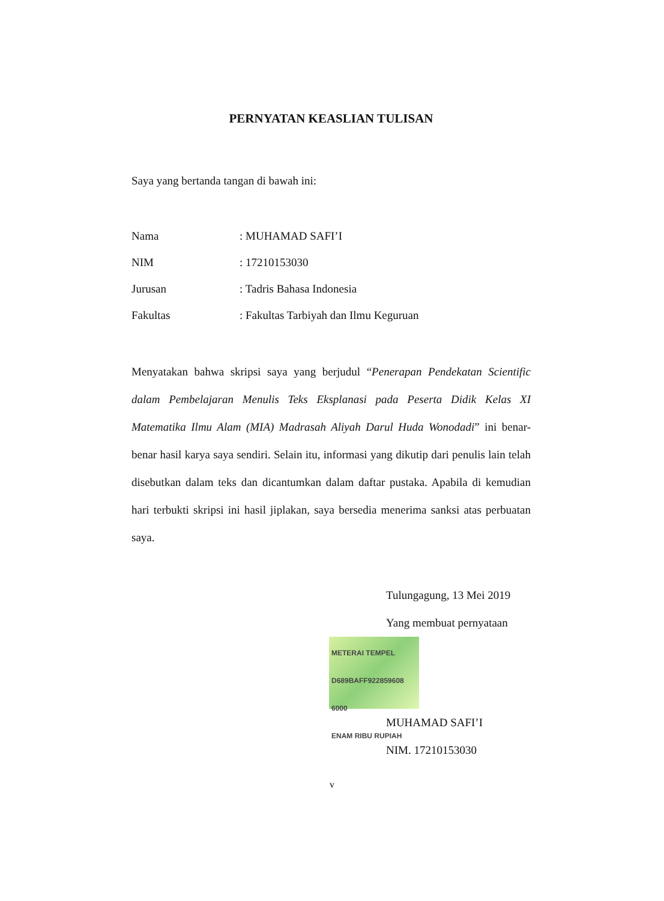PERNYATAN KEASLIAN TULISAN
Saya yang bertanda tangan di bawah ini:
Nama: MUHAMAD SAFI’I
NIM: 17210153030
Jurusan: Tadris Bahasa Indonesia
Fakultas: Fakultas Tarbiyah dan Ilmu Keguruan
Menyatakan bahwa skripsi saya yang berjudul “Penerapan Pendekatan Scientific dalam Pembelajaran Menulis Teks Eksplanasi pada Peserta Didik Kelas XI Matematika Ilmu Alam (MIA) Madrasah Aliyah Darul Huda Wonodadi” ini benar-benar hasil karya saya sendiri. Selain itu, informasi yang dikutip dari penulis lain telah disebutkan dalam teks dan dicantumkan dalam daftar pustaka. Apabila di kemudian hari terbukti skripsi ini hasil jiplakan, saya bersedia menerima sanksi atas perbuatan saya.
Tulungagung, 13 Mei 2019
Yang membuat pernyataan
METERAI TEMPEL
D689BAFF922859608
6000
ENAM RIBU RUPIAH
MUHAMAD SAFI’I
NIM. 17210153030
v